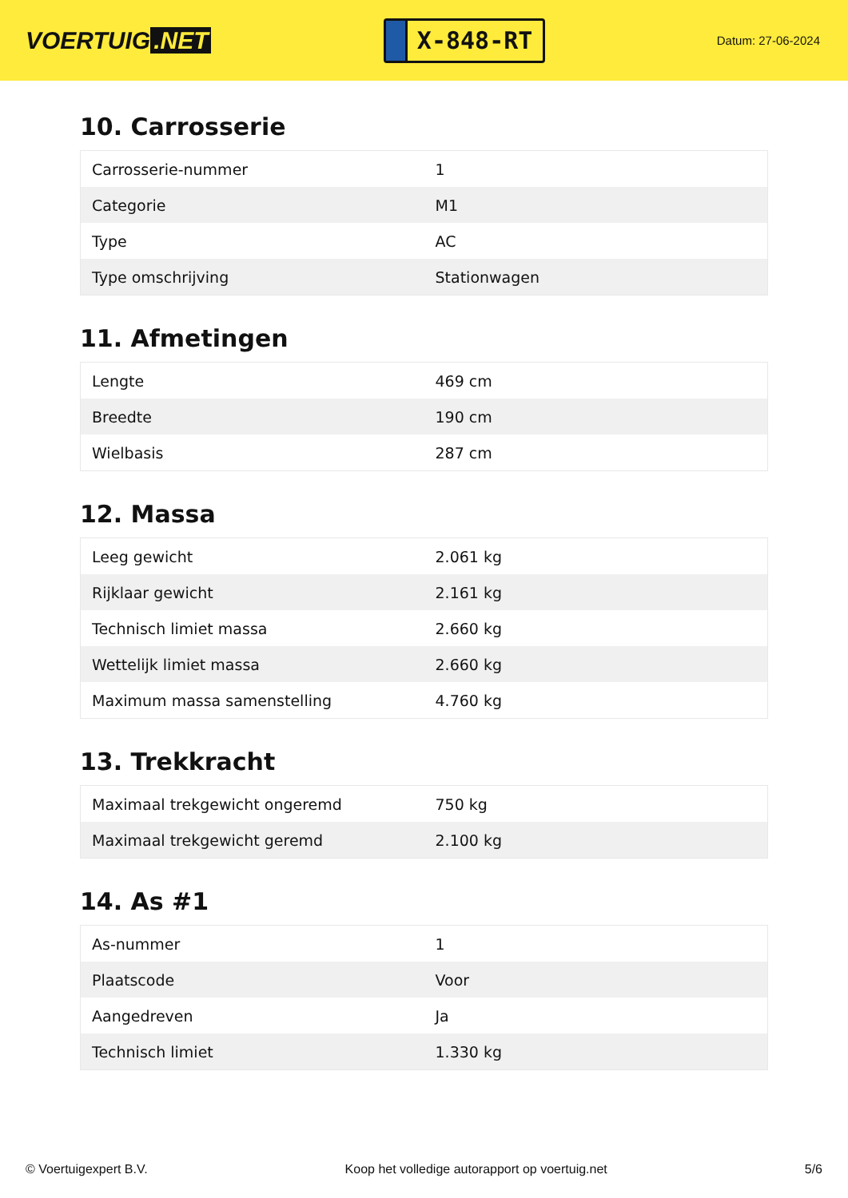VOERTUIG.NET
X-848-RT
Datum: 27-06-2024
10. Carrosserie
| Carrosserie-nummer | 1 |
| Categorie | M1 |
| Type | AC |
| Type omschrijving | Stationwagen |
11. Afmetingen
| Lengte | 469 cm |
| Breedte | 190 cm |
| Wielbasis | 287 cm |
12. Massa
| Leeg gewicht | 2.061 kg |
| Rijklaar gewicht | 2.161 kg |
| Technisch limiet massa | 2.660 kg |
| Wettelijk limiet massa | 2.660 kg |
| Maximum massa samenstelling | 4.760 kg |
13. Trekkracht
| Maximaal trekgewicht ongeremd | 750 kg |
| Maximaal trekgewicht geremd | 2.100 kg |
14. As #1
| As-nummer | 1 |
| Plaatscode | Voor |
| Aangedreven | Ja |
| Technisch limiet | 1.330 kg |
© Voertuigexpert B.V. Koop het volledige autorapport op voertuig.net 5/6